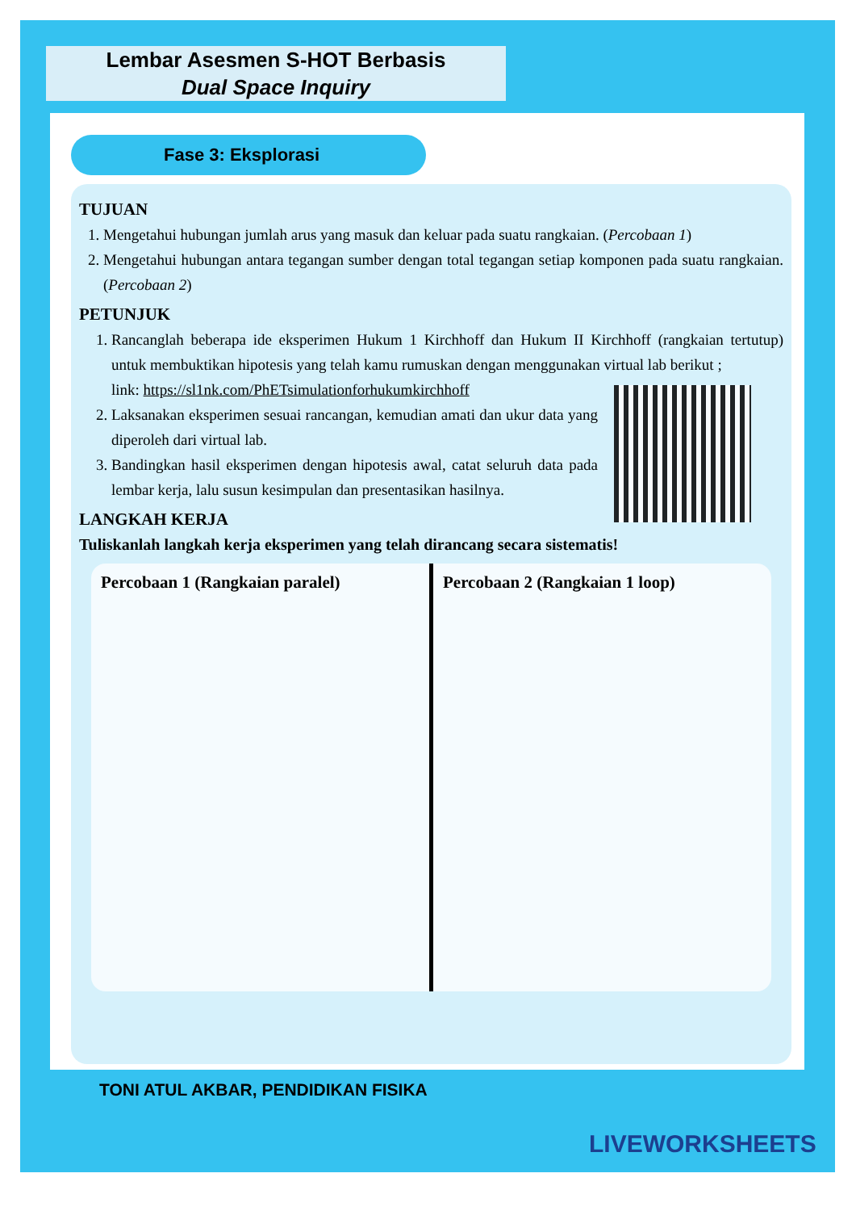Lembar Asesmen S-HOT Berbasis
Dual Space Inquiry
Fase 3: Eksplorasi
TUJUAN
1. Mengetahui hubungan jumlah arus yang masuk dan keluar pada suatu rangkaian. (Percobaan 1)
2. Mengetahui hubungan antara tegangan sumber dengan total tegangan setiap komponen pada suatu rangkaian. (Percobaan 2)
PETUNJUK
1. Rancanglah beberapa ide eksperimen Hukum 1 Kirchhoff dan Hukum II Kirchhoff (rangkaian tertutup) untuk membuktikan hipotesis yang telah kamu rumuskan dengan menggunakan virtual lab berikut ;
link: https://sl1nk.com/PhETsimulationforhukumkirchhoff
2. Laksanakan eksperimen sesuai rancangan, kemudian amati dan ukur data yang diperoleh dari virtual lab.
3. Bandingkan hasil eksperimen dengan hipotesis awal, catat seluruh data pada lembar kerja, lalu susun kesimpulan dan presentasikan hasilnya.
LANGKAH KERJA
Tuliskanlah langkah kerja eksperimen yang telah dirancang secara sistematis!
Percobaan 1 (Rangkaian paralel)
Percobaan 2 (Rangkaian 1 loop)
TONI ATUL AKBAR, PENDIDIKAN FISIKA
LIVEWORKSHEETS